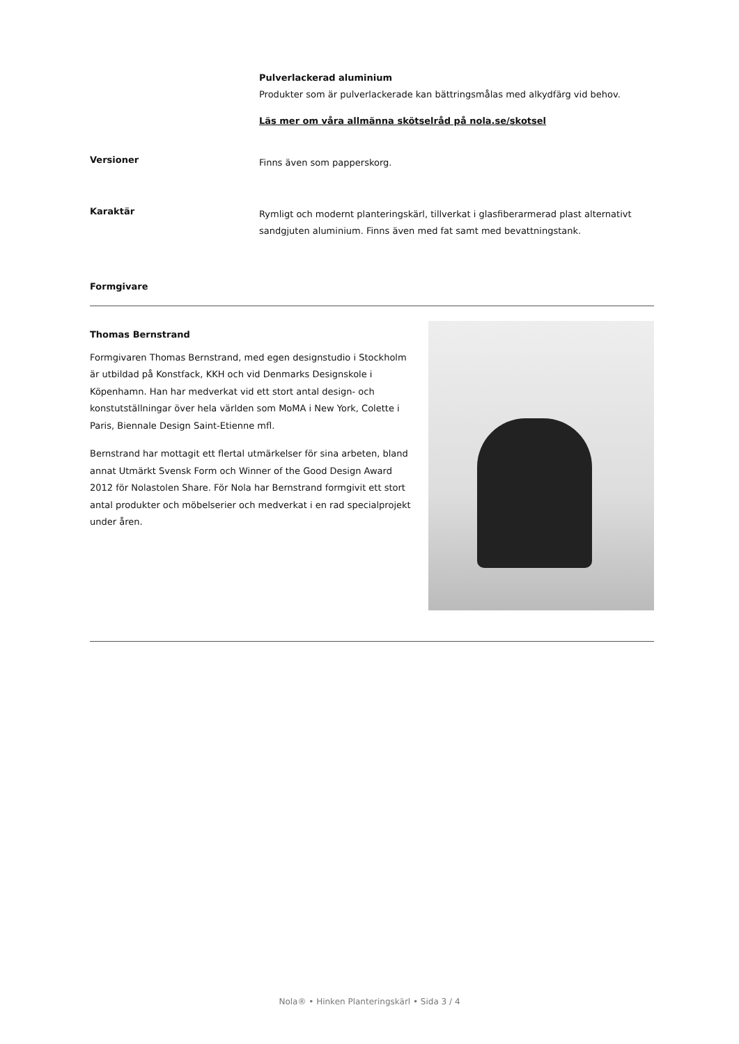Pulverlackerad aluminium
Produkter som är pulverlackerade kan bättringsmålas med alkydfärg vid behov.
Läs mer om våra allmänna skötselråd på nola.se/skotsel
Versioner
Finns även som papperskorg.
Karaktär
Rymligt och modernt planteringskärl, tillverkat i glasfiberarmerad plast alternativt sandgjuten aluminium. Finns även med fat samt med bevattningstank.
Formgivare
Thomas Bernstrand
Formgivaren Thomas Bernstrand, med egen designstudio i Stockholm är utbildad på Konstfack, KKH och vid Denmarks Designskole i Köpenhamn. Han har medverkat vid ett stort antal design- och konstutställningar över hela världen som MoMA i New York, Colette i Paris, Biennale Design Saint-Etienne mfl.
Bernstrand har mottagit ett flertal utmärkelser för sina arbeten, bland annat Utmärkt Svensk Form och Winner of the Good Design Award 2012 för Nolastolen Share. För Nola har Bernstrand formgivit ett stort antal produkter och möbelserier och medverkat i en rad specialprojekt under åren.
Nola® • Hinken Planteringskärl • Sida 3 / 4